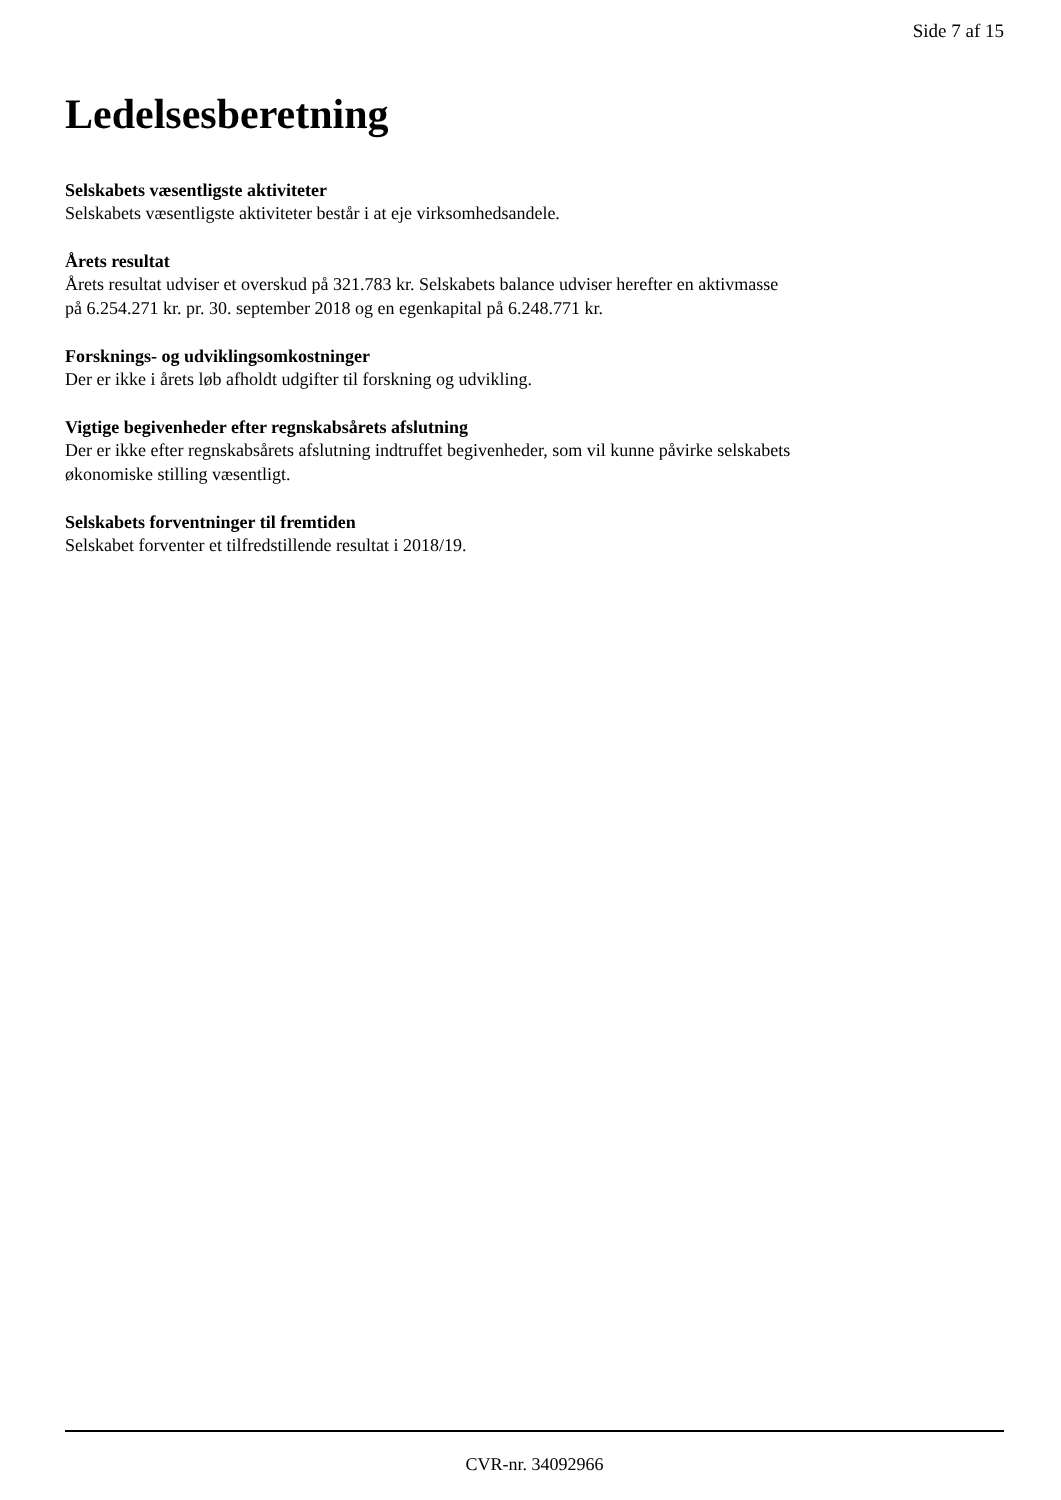Side 7 af 15
Ledelsesberetning
Selskabets væsentligste aktiviteter
Selskabets væsentligste aktiviteter består i at eje virksomhedsandele.
Årets resultat
Årets resultat udviser et overskud på 321.783 kr. Selskabets balance udviser herefter en aktivmasse
på 6.254.271 kr. pr. 30. september 2018 og en egenkapital på 6.248.771 kr.
Forsknings- og udviklingsomkostninger
Der er ikke i årets løb afholdt udgifter til forskning og udvikling.
Vigtige begivenheder efter regnskabsårets afslutning
Der er ikke efter regnskabsårets afslutning indtruffet begivenheder, som vil kunne påvirke selskabets
økonomiske stilling væsentligt.
Selskabets forventninger til fremtiden
Selskabet forventer et tilfredstillende resultat i 2018/19.
CVR-nr. 34092966